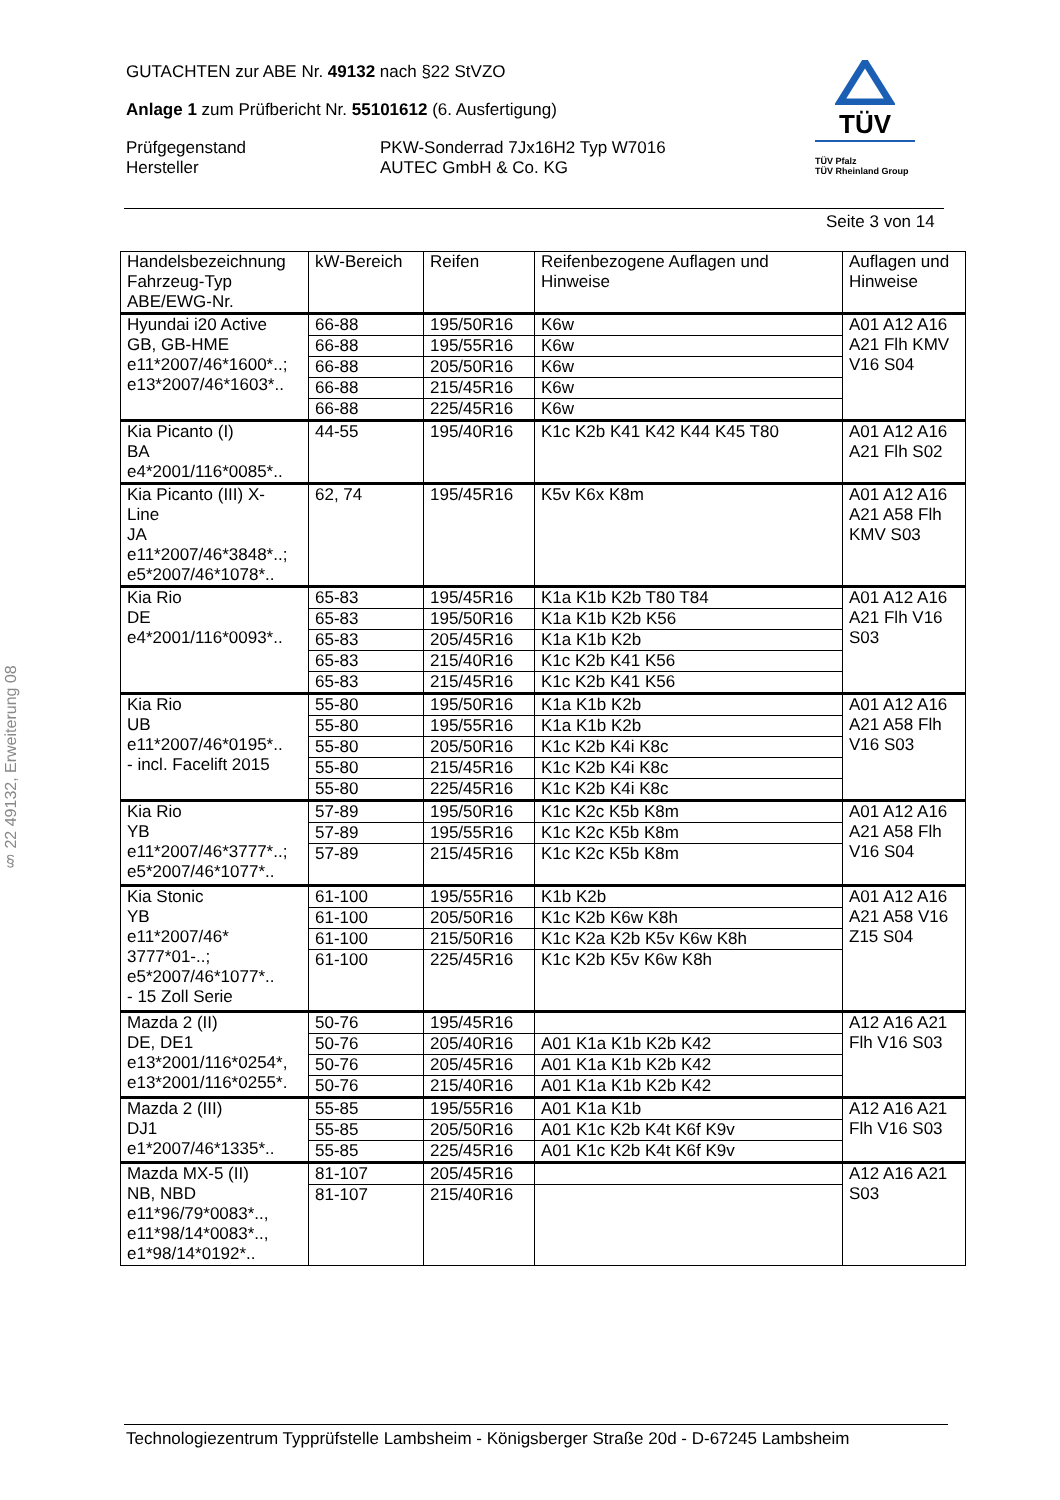§ 22 49132, Erweiterung 08
GUTACHTEN zur ABE Nr. 49132 nach §22 StVZO
Anlage 1 zum Prüfbericht Nr. 55101612 (6. Ausfertigung)
Prüfgegenstand
Hersteller
PKW-Sonderrad 7Jx16H2 Typ W7016
AUTEC GmbH & Co. KG
TÜV
TÜV Pfalz
TÜV Rheinland Group
Seite 3 von 14
| Handelsbezeichnung Fahrzeug-Typ ABE/EWG-Nr. | kW-Bereich | Reifen | Reifenbezogene Auflagen und Hinweise | Auflagen und Hinweise |
| --- | --- | --- | --- | --- |
| Hyundai i20 Active GB, GB-HME e11*2007/46*1600*..; e13*2007/46*1603*.. | 66-88 | 195/50R16 | K6w | A01 A12 A16 A21 Flh KMV V16 S04 |
| | 66-88 | 195/55R16 | K6w | |
| | 66-88 | 205/50R16 | K6w | |
| | 66-88 | 215/45R16 | K6w | |
| | 66-88 | 225/45R16 | K6w | |
| Kia Picanto (I) BA e4*2001/116*0085*.. | 44-55 | 195/40R16 | K1c K2b K41 K42 K44 K45 T80 | A01 A12 A16 A21 Flh S02 |
| Kia Picanto (III) X- Line JA e11*2007/46*3848*..; e5*2007/46*1078*.. | 62, 74 | 195/45R16 | K5v K6x K8m | A01 A12 A16 A21 A58 Flh KMV S03 |
| Kia Rio DE e4*2001/116*0093*.. | 65-83 | 195/45R16 | K1a K1b K2b T80 T84 | A01 A12 A16 A21 Flh V16 S03 |
| | 65-83 | 195/50R16 | K1a K1b K2b K56 | |
| | 65-83 | 205/45R16 | K1a K1b K2b | |
| | 65-83 | 215/40R16 | K1c K2b K41 K56 | |
| | 65-83 | 215/45R16 | K1c K2b K41 K56 | |
| Kia Rio UB e11*2007/46*0195*.. - incl. Facelift 2015 | 55-80 | 195/50R16 | K1a K1b K2b | A01 A12 A16 A21 A58 Flh V16 S03 |
| | 55-80 | 195/55R16 | K1a K1b K2b | |
| | 55-80 | 205/50R16 | K1c K2b K4i K8c | |
| | 55-80 | 215/45R16 | K1c K2b K4i K8c | |
| | 55-80 | 225/45R16 | K1c K2b K4i K8c | |
| Kia Rio YB e11*2007/46*3777*..; e5*2007/46*1077*.. | 57-89 | 195/50R16 | K1c K2c K5b K8m | A01 A12 A16 A21 A58 Flh V16 S04 |
| | 57-89 | 195/55R16 | K1c K2c K5b K8m | |
| | 57-89 | 215/45R16 | K1c K2c K5b K8m | |
| Kia Stonic YB e11*2007/46* 3777*01-..; e5*2007/46*1077*.. - 15 Zoll Serie | 61-100 | 195/55R16 | K1b K2b | A01 A12 A16 A21 A58 V16 Z15 S04 |
| | 61-100 | 205/50R16 | K1c K2b K6w K8h | |
| | 61-100 | 215/50R16 | K1c K2a K2b K5v K6w K8h | |
| | 61-100 | 225/45R16 | K1c K2b K5v K6w K8h | |
| Mazda 2 (II) DE, DE1 e13*2001/116*0254*, e13*2001/116*0255*. | 50-76 | 195/45R16 | | A12 A16 A21 Flh V16 S03 |
| | 50-76 | 205/40R16 | A01 K1a K1b K2b K42 | |
| | 50-76 | 205/45R16 | A01 K1a K1b K2b K42 | |
| | 50-76 | 215/40R16 | A01 K1a K1b K2b K42 | |
| Mazda 2 (III) DJ1 e1*2007/46*1335*.. | 55-85 | 195/55R16 | A01 K1a K1b | A12 A16 A21 Flh V16 S03 |
| | 55-85 | 205/50R16 | A01 K1c K2b K4t K6f K9v | |
| | 55-85 | 225/45R16 | A01 K1c K2b K4t K6f K9v | |
| Mazda MX-5 (II) NB, NBD e11*96/79*0083*.., e11*98/14*0083*.., e1*98/14*0192*.. | 81-107 | 205/45R16 | | A12 A16 A21 S03 |
| | 81-107 | 215/40R16 | | |
Technologiezentrum Typprüfstelle Lambsheim - Königsberger Straße 20d - D-67245 Lambsheim